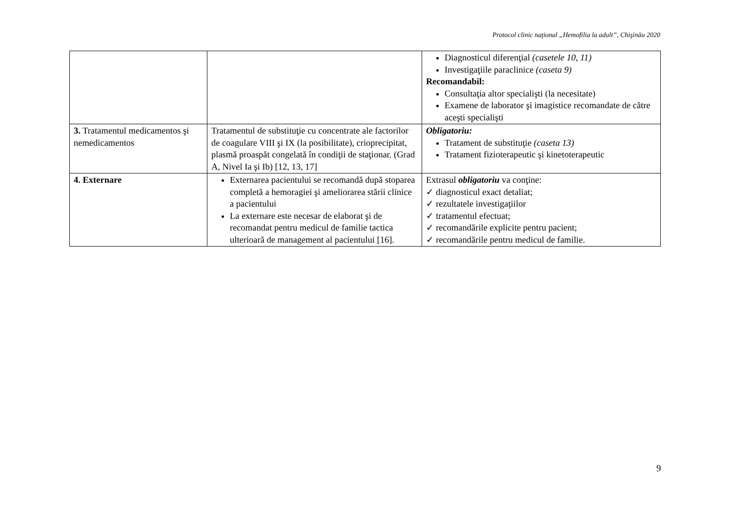Protocol clinic naţional „Hemofilia la adult”, Chişinău 2020
| | | Diagnosticul diferenţial (casetele 10, 11) Investigaţiile paraclinice (caseta 9) Recomandabil: Consultaţia altor specialişti (la necesitate) Examene de laborator şi imagistice recomandate de către aceşti specialişti |
| 3. Tratamentul medicamentos şi nemedicamentos | Tratamentul de substituţie cu concentrate ale factorilor de coagulare VIII şi IX (la posibilitate), crioprecipitat, plasmă proaspăt congelată în condiţii de staţionar. (Grad A, Nivel Ia şi Ib) [12, 13, 17] | Obligatoriu: Tratament de substituţie (caseta 13) Tratament fizioterapeutic şi kinetoterapeutic |
| 4. Externare | Externarea pacientului se recomandă după stoparea completă a hemoragiei şi ameliorarea stării clinice a pacientului La externare este necesar de elaborat şi de recomandat pentru medicul de familie tactica ulterioară de management al pacientului [16]. | Extrasul obligatoriu va conţine: ✓ diagnosticul exact detaliat; ✓ rezultatele investigaţiilor ✓ tratamentul efectuat; ✓ recomandările explicite pentru pacient; ✓ recomandările pentru medicul de familie. |
9